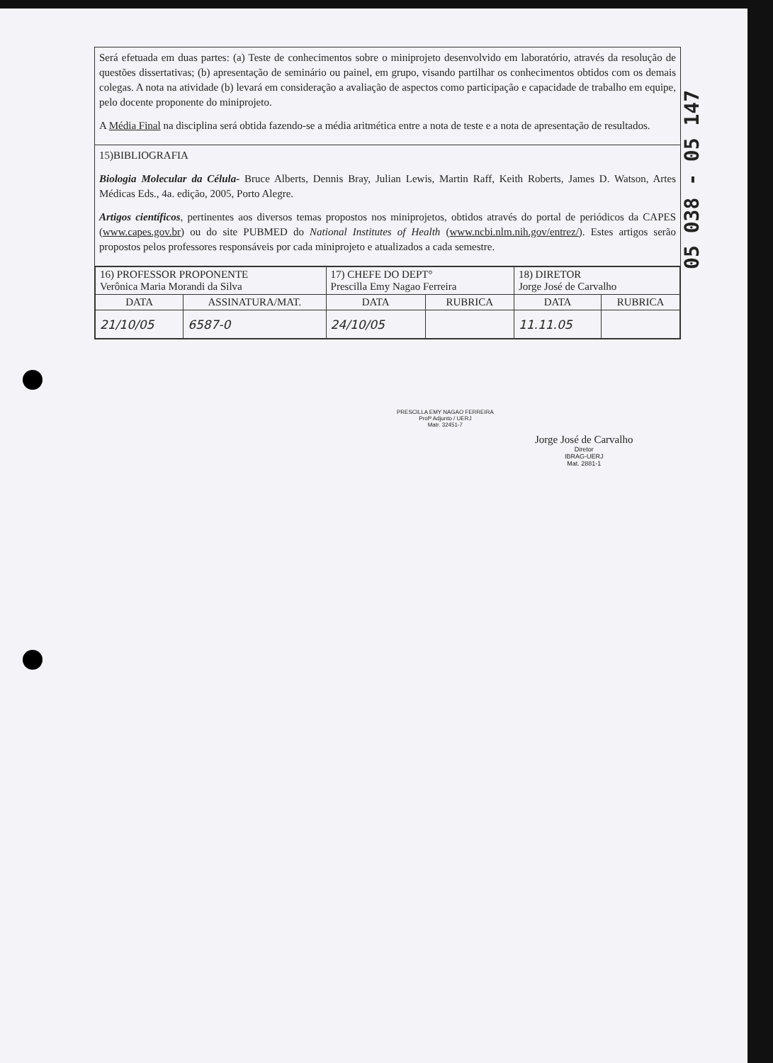Será efetuada em duas partes: (a) Teste de conhecimentos sobre o miniprojeto desenvolvido em laboratório, através da resolução de questões dissertativas; (b) apresentação de seminário ou painel, em grupo, visando partilhar os conhecimentos obtidos com os demais colegas. A nota na atividade (b) levará em consideração a avaliação de aspectos como participação e capacidade de trabalho em equipe, pelo docente proponente do miniprojeto.
A Média Final na disciplina será obtida fazendo-se a média aritmética entre a nota de teste e a nota de apresentação de resultados.
15)BIBLIOGRAFIA
Biologia Molecular da Célula- Bruce Alberts, Dennis Bray, Julian Lewis, Martin Raff, Keith Roberts, James D. Watson, Artes Médicas Eds., 4a. edição, 2005, Porto Alegre.
Artigos científicos, pertinentes aos diversos temas propostos nos miniprojetos, obtidos através do portal de periódicos da CAPES (www.capes.gov.br) ou do site PUBMED do National Institutes of Health (www.ncbi.nlm.nih.gov/entrez/). Estes artigos serão propostos pelos professores responsáveis por cada miniprojeto e atualizados a cada semestre.
| 16) PROFESSOR PROPONENTE Verônica Maria Morandi da Silva | | 17) CHEFE DO DEPT° Prescilla Emy Nagao Ferreira | | 18) DIRETOR Jorge José de Carvalho | |
| DATA | ASSINATURA/MAT. | DATA | RUBRICA | DATA | RUBRICA |
| 21/10/05 | 6587-0 | 24/10/05 | | 11.11.05 | |
PRESCILLA EMY NAGAO FERREIRA
Profª Adjunto / UERJ
Matr. 32451-7
Jorge José de Carvalho
Diretor
IBRAG-UERJ
Mat. 2881-1
05 038 - 05 147